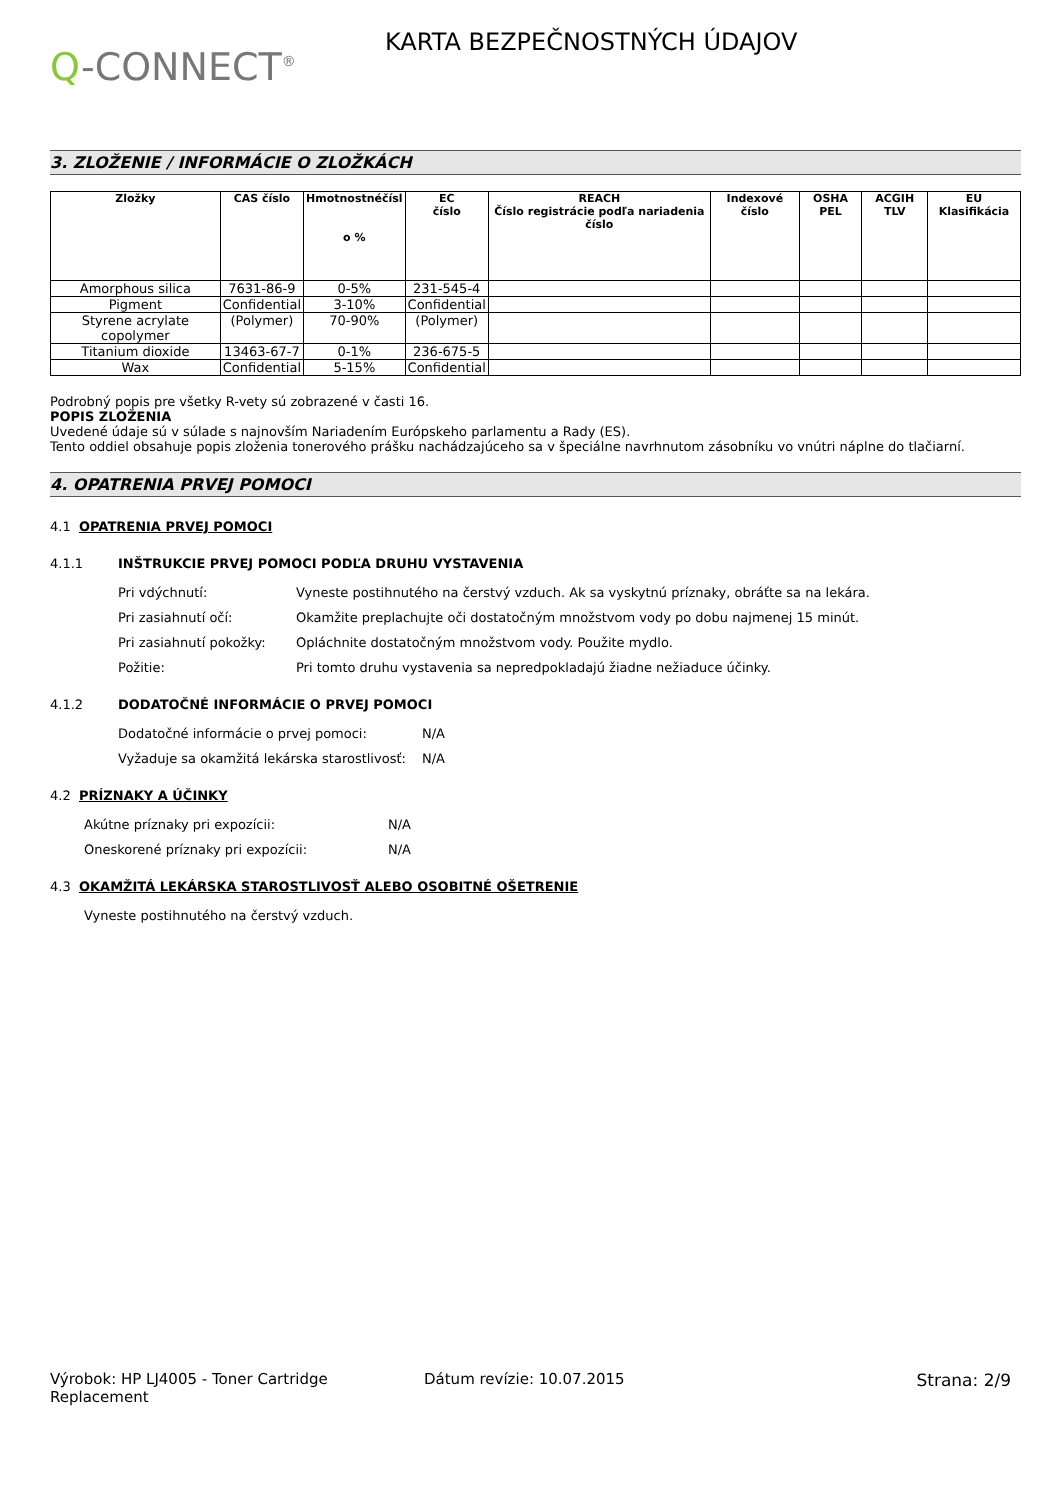Q-CONNECT<sup>®</sup>
KARTA BEZPEČNOSTNÝCH ÚDAJOV
3. ZLOŽENIE / INFORMÁCIE O ZLOŽKÁCH
| Zložky | CAS číslo | Hmotnostnéčísl o % | EC číslo | REACH Číslo registrácie podľa nariadenia číslo | Indexové číslo | OSHA PEL | ACGIH TLV | EU Klasifikácia |
| --- | --- | --- | --- | --- | --- | --- | --- | --- |
| Amorphous silica | 7631-86-9 | 0-5% | 231-545-4 | | | | | |
| Pigment | Confidential | 3-10% | Confidential | | | | | |
| Styrene acrylate copolymer | (Polymer) | 70-90% | (Polymer) | | | | | |
| Titanium dioxide | 13463-67-7 | 0-1% | 236-675-5 | | | | | |
| Wax | Confidential | 5-15% | Confidential | | | | | |
Podrobný popis pre všetky R-vety sú zobrazené v časti 16.
POPIS ZLOŽENIA
Uvedené údaje sú v súlade s najnovším Nariadením Európskeho parlamentu a Rady (ES).
Tento oddiel obsahuje popis zloženia tonerového prášku nachádzajúceho sa v špeciálne navrhnutom zásobníku vo vnútri náplne do tlačiarní.
4. OPATRENIA PRVEJ POMOCI
4.1 OPATRENIA PRVEJ POMOCI
4.1.1 INŠTRUKCIE PRVEJ POMOCI PODĽA DRUHU VYSTAVENIA
Pri vdýchnutí: Vyneste postihnutého na čerstvý vzduch. Ak sa vyskytnú príznaky, obráťte sa na lekára.
Pri zasiahnutí očí: Okamžite preplachujte oči dostatočným množstvom vody po dobu najmenej 15 minút.
Pri zasiahnutí pokožky: Opláchnite dostatočným množstvom vody. Použite mydlo.
Požitie: Pri tomto druhu vystavenia sa nepredpokladajú žiadne nežiaduce účinky.
4.1.2 DODATOČNÉ INFORMÁCIE O PRVEJ POMOCI
Dodatočné informácie o prvej pomoci: N/A
Vyžaduje sa okamžitá lekárska starostlivosť: N/A
4.2 PRÍZNAKY A ÚČINKY
Akútne príznaky pri expozícii: N/A
Oneskorené príznaky pri expozícii: N/A
4.3 OKAMŽITÁ LEKÁRSKA STAROSTLIVOSŤ ALEBO OSOBITNÉ OŠETRENIE
Vyneste postihnutého na čerstvý vzduch.
Výrobok: HP LJ4005 - Toner Cartridge Replacement Dátum revízie: 10.07.2015 Strana: 2/9